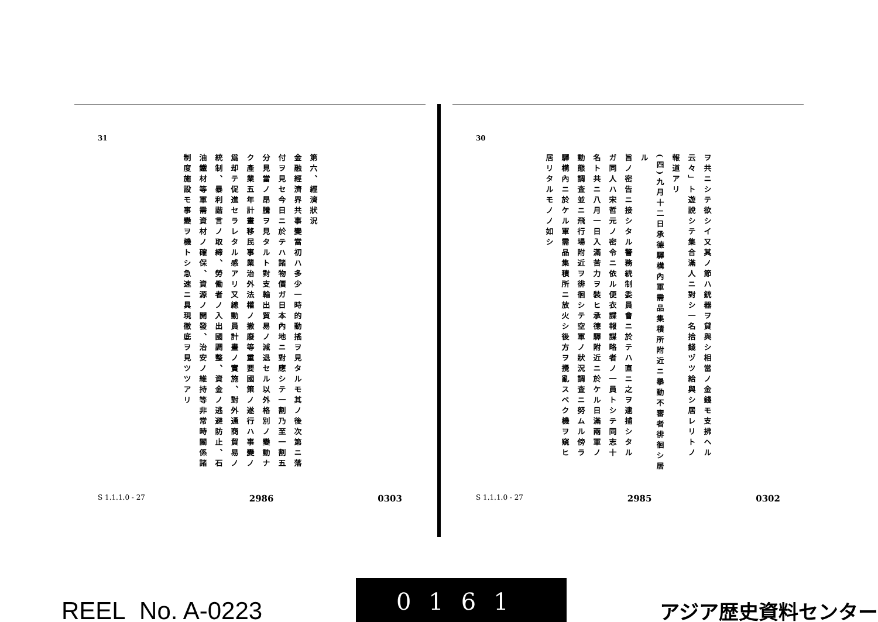31
第六、經濟狀況
金融經濟界共事變當初ハ多少一時的動搖ヲ見タルモ其ノ後次第ニ落
付ヲ見セ今日ニ於テハ諸物價ガ日本內地ニ對應シテ一割乃至一割五
分見當ノ昂騰ヲ見タルト對支輸出貿易ノ減退セル以外格別ノ變動ナ
ク產業五年計畫移民事業治外法權ノ撤廢等重要國策ノ遂行ハ事變ノ
爲却テ促進セラレタル感アリ又總動員計畫ノ實施、對外通商貿易ノ
統制、暴利諧言ノ取締、勞働者ノ入出國調整、資金ノ逃避防止、石
油鐵材等軍需資材ノ確保、資源ノ開發、治安ノ維持等非常時關係諸
制度施設モ事變ヲ機トシ急速ニ具現徹底ヲ見ツツアリ
S 1.1.1.0 - 27 2986 0303
30
ヲ共ニシテ欲シイ又其ノ節ハ銃器ヲ貸與シ相當ノ金錢モ支拂ヘル
云々」ト遊說シテ集合滿人ニ對シ一名拾錢ヅツ給與シ居レリトノ
報道アリ
(四)九月十二日承德驛構內軍需品集積所附近ニ擧動不審者徘徊シ居ル
旨ノ密告ニ接シタル警務統制委員會ニ於テハ直ニ之ヲ逮捕シタル
ガ同人ハ宋哲元ノ密令ニ依ル便衣諜報謀略者ノ一員トシテ同志十
名ト共ニ八月一日入滿苦力ヲ裝ヒ承德驛附近ニ於ケル日滿兩軍ノ
動態調査並ニ飛行場附近ヲ徘徊シテ空軍ノ狀況調査ニ努ムル傍ラ
驛構內ニ於ケル軍需品集積所ニ放火シ後方ヲ攪亂スベク機ヲ窺ヒ
居リタルモノノ如シ
S 1.1.1.0 - 27 2985 0302
REEL No. A-0223
0161
アジア歴史資料センター